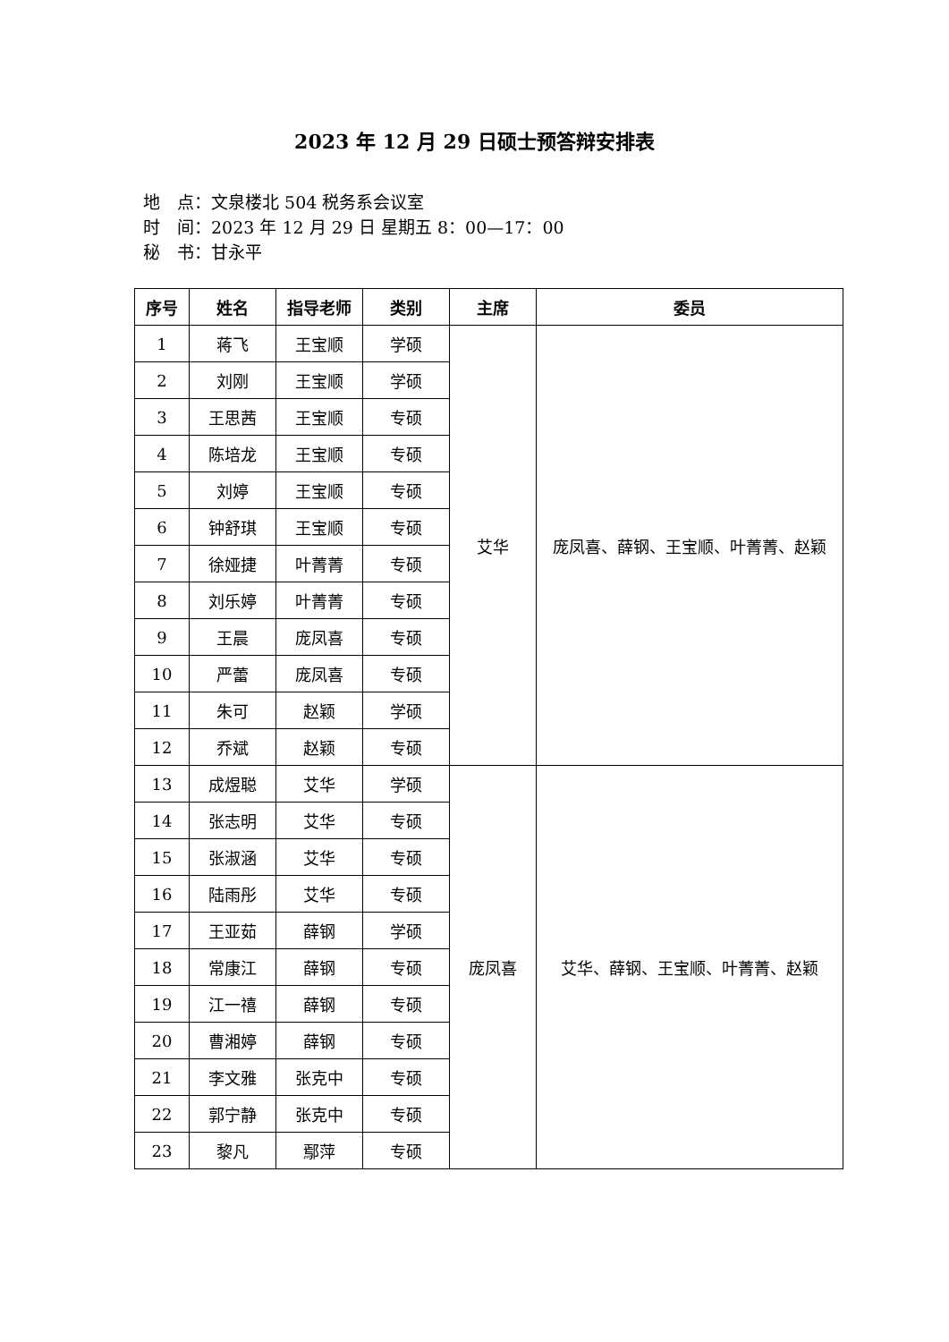2023 年 12 月 29 日硕士预答辩安排表
地　点：文泉楼北 504 税务系会议室
时　间：2023 年 12 月 29 日 星期五 8：00—17：00
秘　书：甘永平
| 序号 | 姓名 | 指导老师 | 类别 | 主席 | 委员 |
| --- | --- | --- | --- | --- | --- |
| 1 | 蒋飞 | 王宝顺 | 学硕 | 艾华 | 庞凤喜、薛钢、王宝顺、叶菁菁、赵颖 |
| 2 | 刘刚 | 王宝顺 | 学硕 | | |
| 3 | 王思茜 | 王宝顺 | 专硕 | | |
| 4 | 陈培龙 | 王宝顺 | 专硕 | | |
| 5 | 刘婷 | 王宝顺 | 专硕 | | |
| 6 | 钟舒琪 | 王宝顺 | 专硕 | | |
| 7 | 徐娅捷 | 叶菁菁 | 专硕 | | |
| 8 | 刘乐婷 | 叶菁菁 | 专硕 | | |
| 9 | 王晨 | 庞凤喜 | 专硕 | | |
| 10 | 严蕾 | 庞凤喜 | 专硕 | | |
| 11 | 朱可 | 赵颖 | 学硕 | | |
| 12 | 乔斌 | 赵颖 | 专硕 | | |
| 13 | 成煜聪 | 艾华 | 学硕 | 庞凤喜 | 艾华、薛钢、王宝顺、叶菁菁、赵颖 |
| 14 | 张志明 | 艾华 | 专硕 | | |
| 15 | 张淑涵 | 艾华 | 专硕 | | |
| 16 | 陆雨彤 | 艾华 | 专硕 | | |
| 17 | 王亚茹 | 薛钢 | 学硕 | | |
| 18 | 常康江 | 薛钢 | 专硕 | | |
| 19 | 江一禧 | 薛钢 | 专硕 | | |
| 20 | 曹湘婷 | 薛钢 | 专硕 | | |
| 21 | 李文雅 | 张克中 | 专硕 | | |
| 22 | 郭宁静 | 张克中 | 专硕 | | |
| 23 | 黎凡 | 鄢萍 | 专硕 | | |